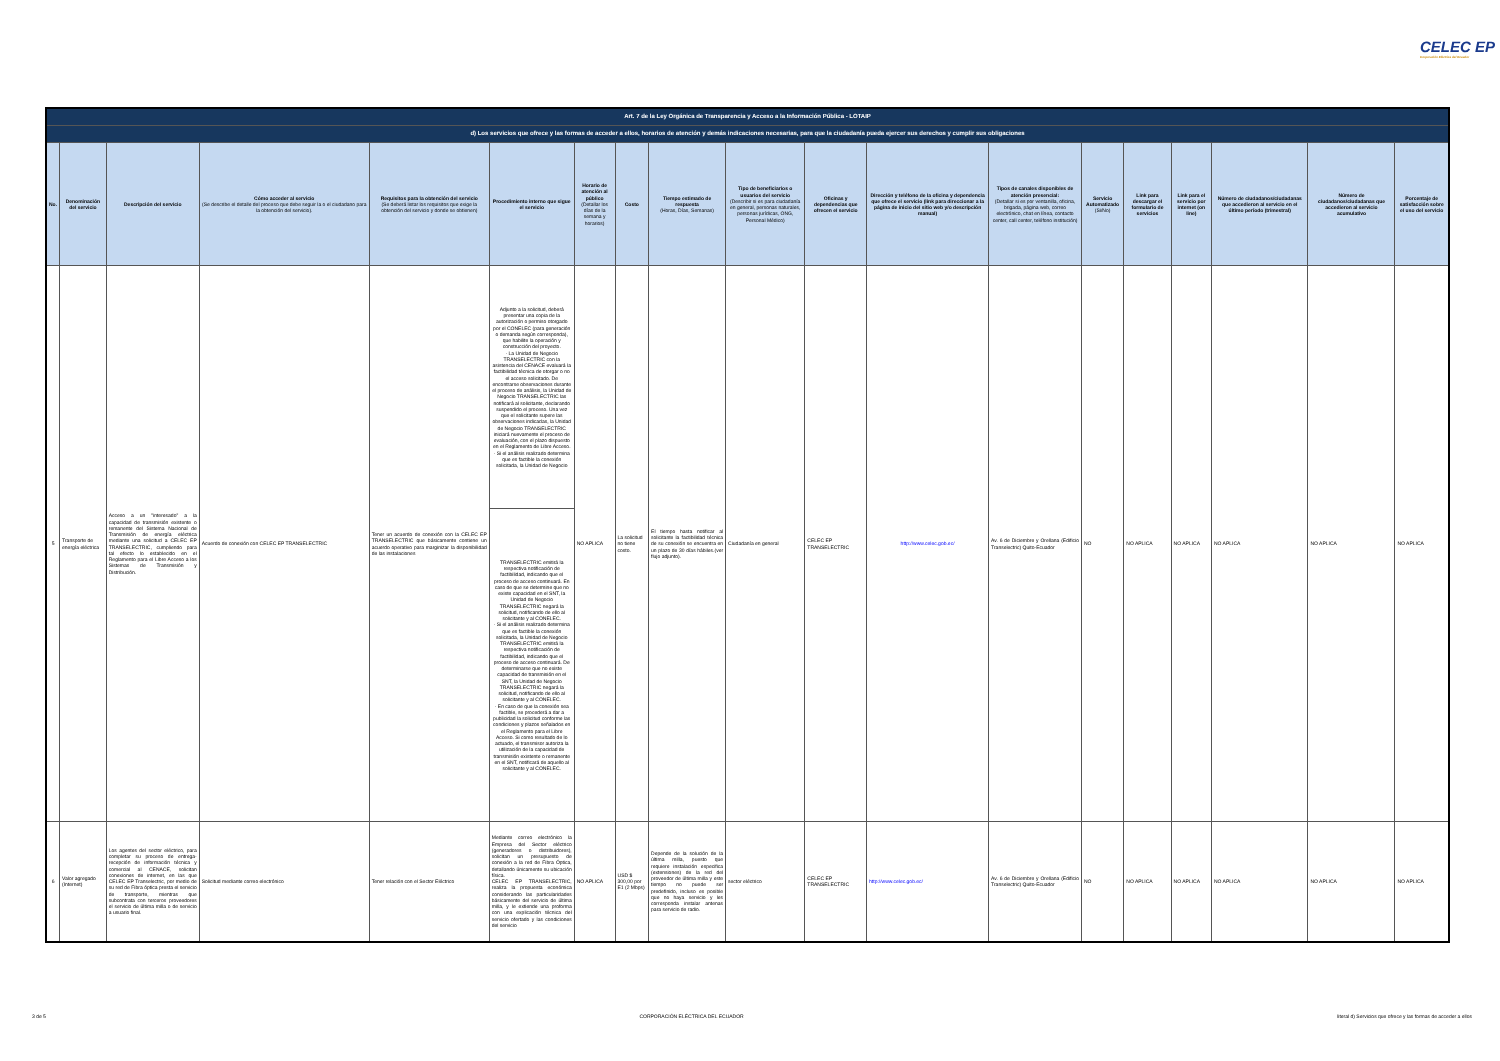CELEC EP
Corporación Eléctrica del Ecuador
| Art. 7 de la Ley Orgánica de Transparencia y Acceso a la Información Pública - LOTAIP | | | | | | | | | | | | | | | | | | |
| --- | --- | --- | --- | --- | --- | --- | --- | --- | --- | --- | --- | --- | --- | --- | --- | --- | --- | --- |
| d) Los servicios que ofrece y las formas de acceder a ellos, horarios de atención y demás indicaciones necesarias, para que la ciudadanía pueda ejercer sus derechos y cumplir sus obligaciones | | | | | | | | | | | | | | | | | | |
| No. | Denominación del servicio | Descripción del servicio | Cómo acceder al servicio (Se describe el detalle del proceso que debe seguir la o el ciudadano para la obtención del servicio). | Requisitos para la obtención del servicio (Se deberá listar los requisitos que exige la obtención del servicio y donde se obtienen) | Procedimiento interno que sigue el servicio | Horario de atención al público (Detallar los días de la semana y horarios) | Costo | Tiempo estimado de respuesta (Horas, Días, Semanas) | Tipo de beneficiarios o usuarios del servicio (Describir si es para ciudadanía en general, personas naturales, personas jurídicas, ONG, Personal Médico) | Oficinas y dependencias que ofrecen el servicio | Dirección y teléfono de la oficina y dependencia que ofrece el servicio (link para direccionar a la página de inicio del sitio web y/o descripción manual) | Tipos de canales disponibles de atención presencial: (Detallar si es por ventanilla, oficina, brigada, página web, correo electrónico, chat en línea, contacto center, call center, teléfono institución) | Servicio Automatizado (Si/No) | Link para descargar el formulario de servicios | Link para el servicio por internet (on line) | Número de ciudadanos/ciudadanas que accedieron al servicio en el último período (trimestral) | Número de ciudadanos/ciudadanas que accedieron al servicio acumulativo | Porcentaje de satisfacción sobre el uso del servicio |
| 5 | Transporte de energía eléctrica | Acceso a un "interesado" a la capacidad de transmisión existente o remanente del Sistema Nacional de Transmisión de energía eléctrica mediante una solicitud a CELEC EP TRANSELECTRIC, cumpliendo para tal efecto lo establecido en el Reglamento para el Libre Acceso a los Sistemas de Transmisión y Distribución. | Acuerdo de conexión con CELEC EP TRANSELECTRIC | Tener un acuerdo de conexión con la CELEC EP TRANSELECTRIC que básicamente contiene un acuerdo operativo para marginizar la disponibilidad de las instalaciones | Adjunto a la solicitud, deberá presentar una copia de la autorización o permiso otorgado por el CONELEC (para generación o demanda según corresponda), que habilite la operación y construcción del proyecto. · La Unidad de Negocio TRANSELECTRIC con la asistencia del CENACE evaluará la factibilidad técnica de otorgar o no el acceso solicitado. De encontrarse observaciones durante el proceso de análisis, la Unidad de Negocio TRANSELECTRIC las notificará al solicitante, declarando suspendido el proceso. Una vez que el solicitante supere las observaciones indicadas, la Unidad de Negocio TRANSELECTRIC iniciará nuevamente el proceso de evaluación, con el plazo dispuesto en el Reglamento de Libre Acceso. · Si el análisis realizado determina que es factible la conexión solicitada, la Unidad de Negocio | NO APLICA | La solicitud no tiene costo. | El tiempo hasta notificar al solicitante la factibilidad técnica de su conexión se encuentra en un plazo de 30 días hábiles.(ver flujo adjunto). | Ciudadanía en general | CELEC EP TRANSELECTRIC | http://www.celec.gob.ec/ | Av. 6 de Diciembre y Orellana (Edificio Transelectric) Quito-Ecuador | NO | NO APLICA | NO APLICA | NO APLICA | NO APLICA | NO APLICA |
| | | | | | TRANSELECTRIC emitirá la respectiva notificación de factibilidad, indicando que el proceso de acceso continuará. En caso de que se determine que no existe capacidad en el SNT, la Unidad de Negocio TRANSELECTRIC negará la solicitud, notificando de ello al solicitante y al CONELEC. · Si el análisis realizado determina que es factible la conexión solicitada, la Unidad de Negocio TRANSELECTRIC emitirá la respectiva notificación de factibilidad, indicando que el proceso de acceso continuará. De determinarse que no existe capacidad de transmisión en el SNT, la Unidad de Negocio TRANSELECTRIC negará la solicitud, notificando de ello al solicitante y al CONELEC. · En caso de que la conexión sea factible, se procederá a dar a publicidad la solicitud conforme las condiciones y plazos señalados en el Reglamento para el Libre Acceso. Si como resultado de lo actuado, el transmisor autoriza la utilización de la capacidad de transmisión existente o remanente en el SNT, notificará de aquello al solicitante y al CONELEC. | | | | | | | | | | | | | |
| 6 | Valor agregado (Internet) | Los agentes del sector eléctrico, para completar su proceso de entrega-recepción de información técnica y comercial al CENACE, solicitan conexiones de internet, en las que CELEC EP Transelectric, por medio de su red de Fibra óptica presta el servicio de transporte, mientras que subcontrata con terceros proveedores el servicio de última milla o de servicio a usuario final. | Solicitud mediante correo electrónico | Tener relación con el Sector Eléctrico | Mediante correo electrónico la Empresa del Sector eléctrico (generadores o distribuidores), solicitan un presupuesto de conexión a la red de Fibra Óptica, detallando únicamente su ubicación física. CELEC EP TRANSELECTRIC, realiza la propuesta económica considerando las particularidades básicamente del servicio de última milla, y le extiende una proforma con una explicación técnica del servicio ofertado y las condiciones del servicio | NO APLICA | USD $ 300,00 por E1 (2 Mbps) | Depende de la solución de la última milla, puesto que requiere instalación especifica (extensiones) de la red del proveedor de última milla y este tiempo no puede ser predefinido, incluso es posible que no haya servicio y les corresponda instalar antenas para servicio de radio. | sector eléctrico | CELEC EP TRANSELECTRIC | http://www.celec.gob.ec/ | Av. 6 de Diciembre y Orellana (Edificio Transelectric) Quito-Ecuador | NO | NO APLICA | NO APLICA | NO APLICA | NO APLICA | NO APLICA |
3 de 5 CORPORACIÓN ELÉCTRICA DEL ECUADOR literal d) Servicios que ofrece y las formas de acceder a ellos